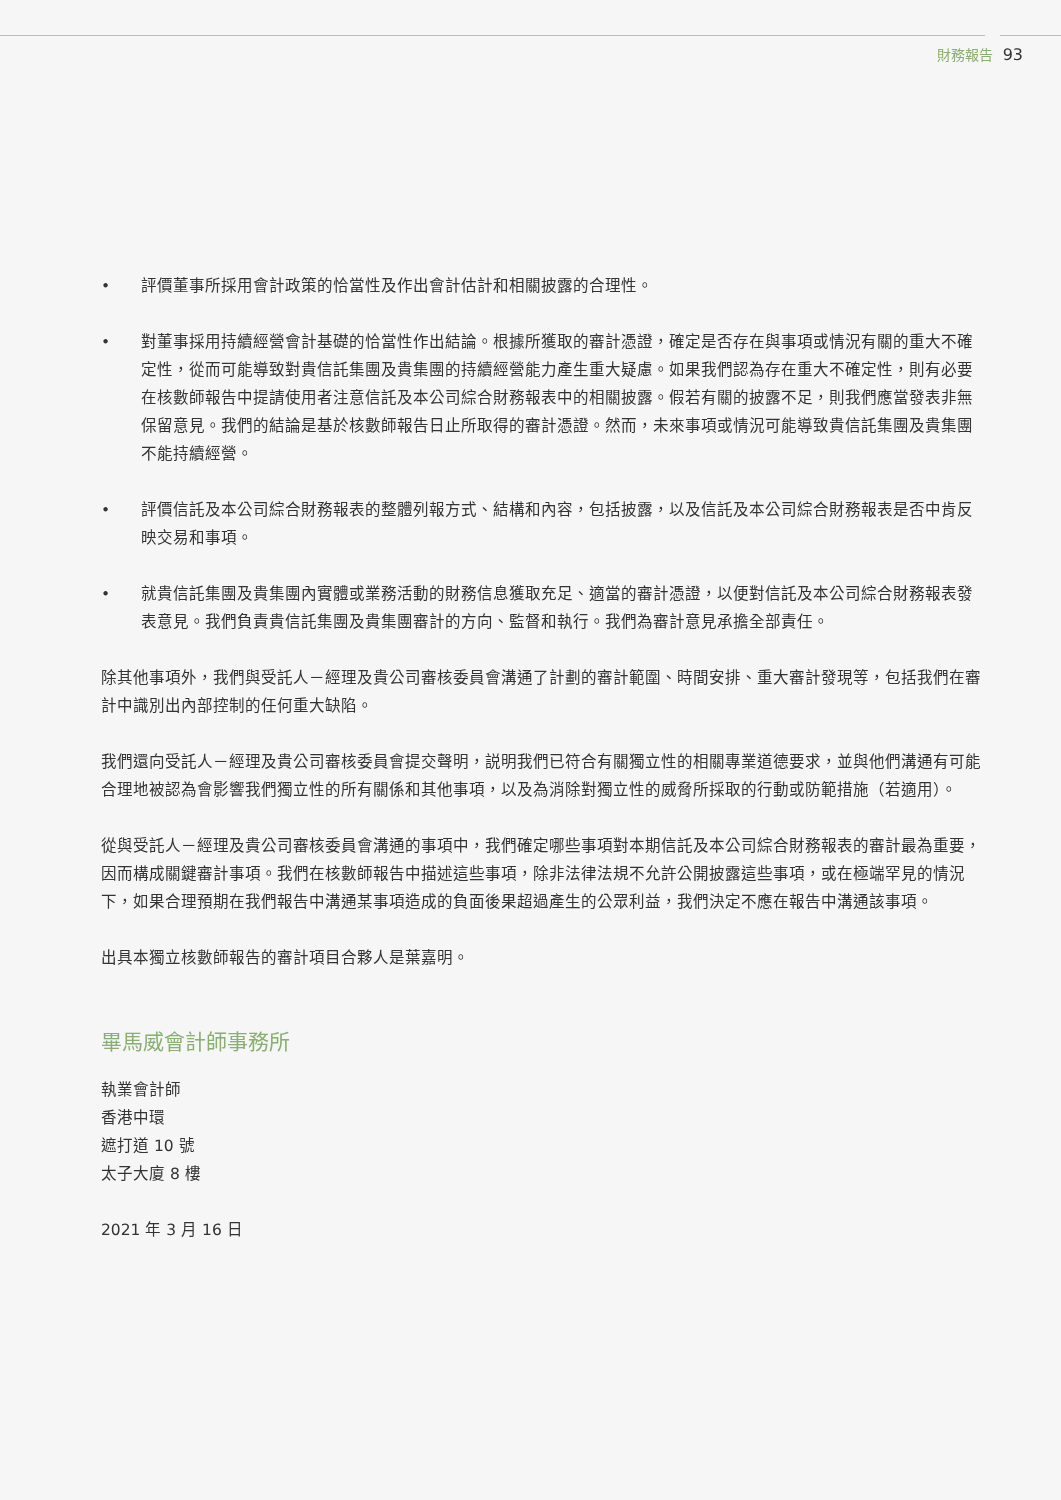財務報告 93
• 評價董事所採用會計政策的恰當性及作出會計估計和相關披露的合理性。
• 對董事採用持續經營會計基礎的恰當性作出結論。根據所獲取的審計憑證，確定是否存在與事項或情況有關的重大不確定性，從而可能導致對貴信託集團及貴集團的持續經營能力產生重大疑慮。如果我們認為存在重大不確定性，則有必要在核數師報告中提請使用者注意信託及本公司綜合財務報表中的相關披露。假若有關的披露不足，則我們應當發表非無保留意見。我們的結論是基於核數師報告日止所取得的審計憑證。然而，未來事項或情況可能導致貴信託集團及貴集團不能持續經營。
• 評價信託及本公司綜合財務報表的整體列報方式、結構和內容，包括披露，以及信託及本公司綜合財務報表是否中肯反映交易和事項。
• 就貴信託集團及貴集團內實體或業務活動的財務信息獲取充足、適當的審計憑證，以便對信託及本公司綜合財務報表發表意見。我們負責貴信託集團及貴集團審計的方向、監督和執行。我們為審計意見承擔全部責任。
除其他事項外，我們與受託人－經理及貴公司審核委員會溝通了計劃的審計範圍、時間安排、重大審計發現等，包括我們在審計中識別出內部控制的任何重大缺陷。
我們還向受託人－經理及貴公司審核委員會提交聲明，説明我們已符合有關獨立性的相關專業道德要求，並與他們溝通有可能合理地被認為會影響我們獨立性的所有關係和其他事項，以及為消除對獨立性的威脅所採取的行動或防範措施（若適用）。
從與受託人－經理及貴公司審核委員會溝通的事項中，我們確定哪些事項對本期信託及本公司綜合財務報表的審計最為重要，因而構成關鍵審計事項。我們在核數師報告中描述這些事項，除非法律法規不允許公開披露這些事項，或在極端罕見的情況下，如果合理預期在我們報告中溝通某事項造成的負面後果超過產生的公眾利益，我們決定不應在報告中溝通該事項。
出具本獨立核數師報告的審計項目合夥人是葉嘉明。
畢馬威會計師事務所
執業會計師
香港中環
遮打道 10 號
太子大廈 8 樓
2021 年 3 月 16 日